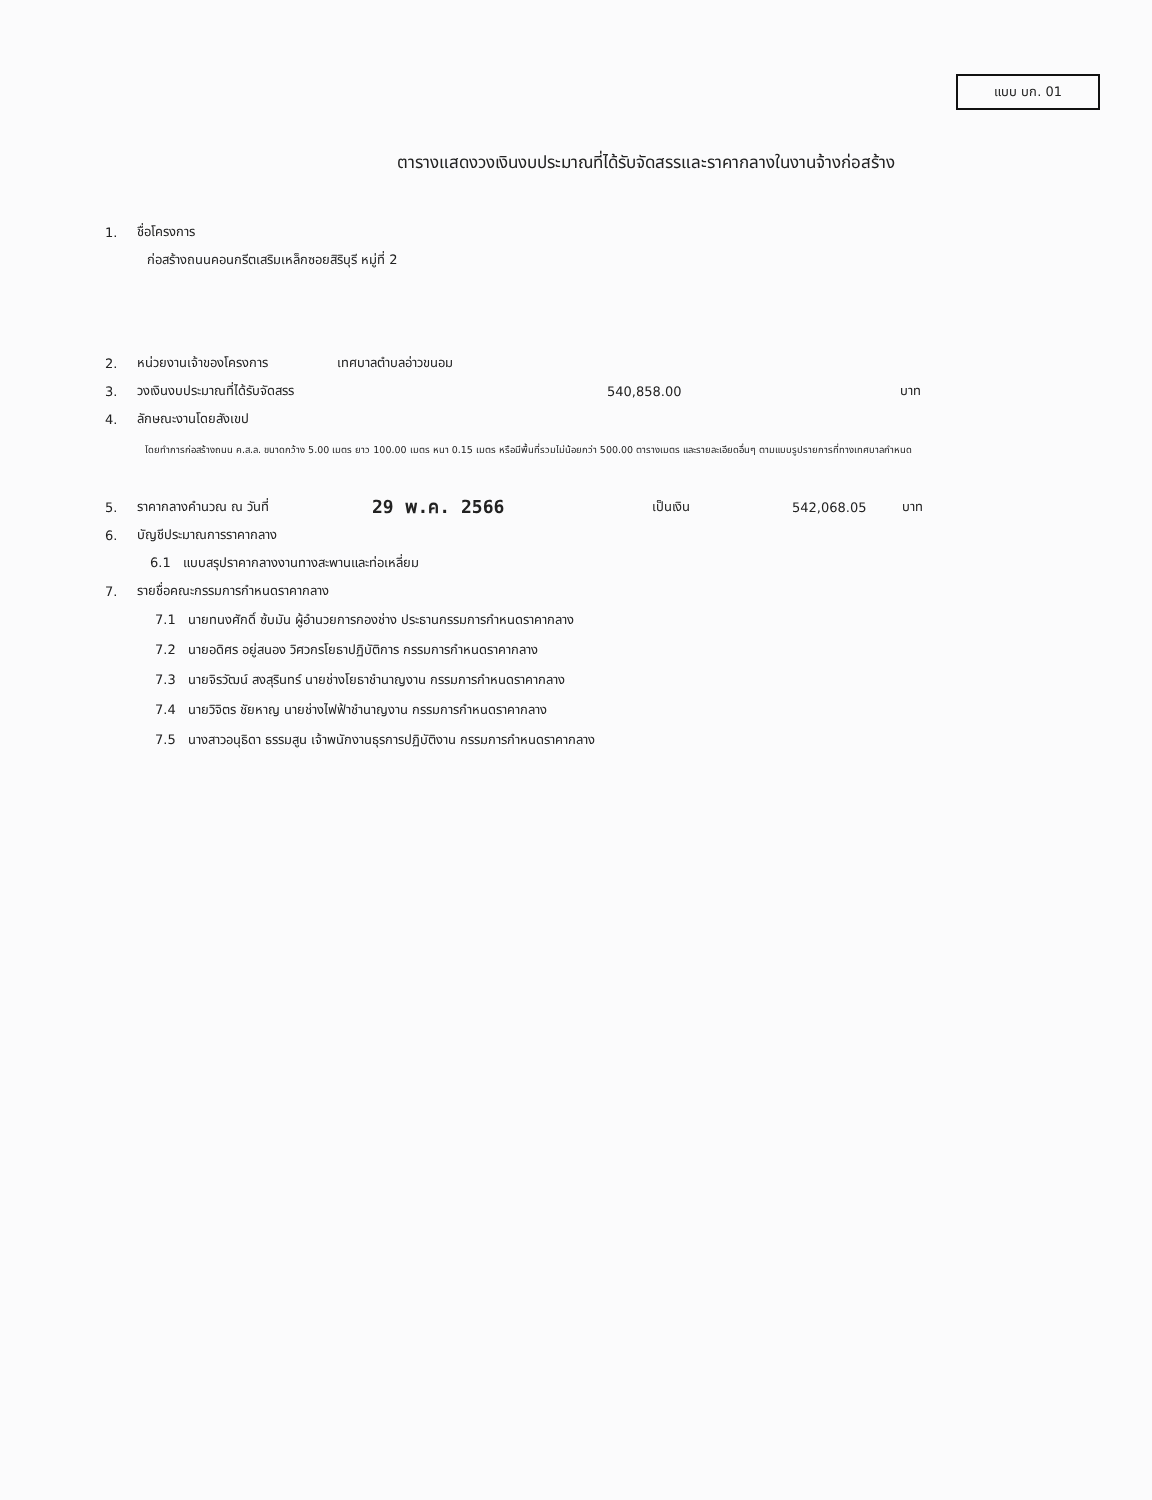แบบ บก. 01
ตารางแสดงวงเงินงบประมาณที่ได้รับจัดสรรและราคากลางในงานจ้างก่อสร้าง
1. ชื่อโครงการ
ก่อสร้างถนนคอนกรีตเสริมเหล็กซอยสิริบุรี หมู่ที่ 2
2. หน่วยงานเจ้าของโครงการ เทศบาลตำบลอ่าวขนอม
3. วงเงินงบประมาณที่ได้รับจัดสรร 540,858.00 บาท
4. ลักษณะงานโดยสังเขป
โดยทำการก่อสร้างถนน ค.ส.ล. ขนาดกว้าง 5.00 เมตร ยาว 100.00 เมตร หนา 0.15 เมตร หรือมีพื้นที่รวมไม่น้อยกว่า 500.00 ตารางเมตร และรายละเอียดอื่นๆ ตามแบบรูปรายการที่ทางเทศบาลกำหนด
5. ราคากลางคำนวณ ณ วันที่ 29 พ.ค. 2566 เป็นเงิน 542,068.05 บาท
6. บัญชีประมาณการราคากลาง
6.1 แบบสรุปราคากลางงานทางสะพานและท่อเหลี่ยม
7. รายชื่อคณะกรรมการกำหนดราคากลาง
7.1 นายทนงศักดิ์ ซ้บมัน ผู้อำนวยการกองช่าง ประธานกรรมการกำหนดราคากลาง
7.2 นายอดิศร อยู่สนอง วิศวกรโยธาปฏิบัติการ กรรมการกำหนดราคากลาง
7.3 นายจิรวัฒน์ สงสุรินทร์ นายช่างโยธาชำนาญงาน กรรมการกำหนดราคากลาง
7.4 นายวิจิตร ชัยหาญ นายช่างไฟฟ้าชำนาญงาน กรรมการกำหนดราคากลาง
7.5 นางสาวอนุธิดา ธรรมสูน เจ้าพนักงานธุรการปฏิบัติงาน กรรมการกำหนดราคากลาง